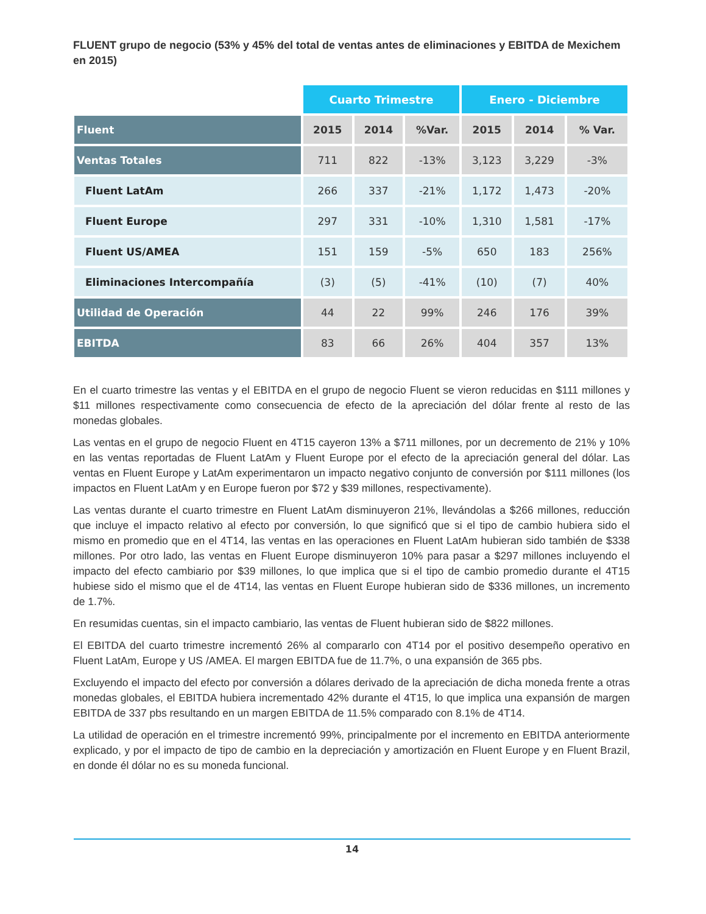FLUENT grupo de negocio (53% y 45% del total de ventas antes de eliminaciones y EBITDA de Mexichem en 2015)
| | Cuarto Trimestre | | | Enero - Diciembre | | |
| Fluent | 2015 | 2014 | %Var. | 2015 | 2014 | % Var. |
| Ventas Totales | 711 | 822 | -13% | 3,123 | 3,229 | -3% |
| Fluent LatAm | 266 | 337 | -21% | 1,172 | 1,473 | -20% |
| Fluent Europe | 297 | 331 | -10% | 1,310 | 1,581 | -17% |
| Fluent US/AMEA | 151 | 159 | -5% | 650 | 183 | 256% |
| Eliminaciones Intercompañía | (3) | (5) | -41% | (10) | (7) | 40% |
| Utilidad de Operación | 44 | 22 | 99% | 246 | 176 | 39% |
| EBITDA | 83 | 66 | 26% | 404 | 357 | 13% |
En el cuarto trimestre las ventas y el EBITDA en el grupo de negocio Fluent se vieron reducidas en $111 millones y $11 millones respectivamente como consecuencia de efecto de la apreciación del dólar frente al resto de las monedas globales.
Las ventas en el grupo de negocio Fluent en 4T15 cayeron 13% a $711 millones, por un decremento de 21% y 10% en las ventas reportadas de Fluent LatAm y Fluent Europe por el efecto de la apreciación general del dólar. Las ventas en Fluent Europe y LatAm experimentaron un impacto negativo conjunto de conversión por $111 millones (los impactos en Fluent LatAm y en Europe fueron por $72 y $39 millones, respectivamente).
Las ventas durante el cuarto trimestre en Fluent LatAm disminuyeron 21%, llevándolas a $266 millones, reducción que incluye el impacto relativo al efecto por conversión, lo que significó que si el tipo de cambio hubiera sido el mismo en promedio que en el 4T14, las ventas en las operaciones en Fluent LatAm hubieran sido también de $338 millones. Por otro lado, las ventas en Fluent Europe disminuyeron 10% para pasar a $297 millones incluyendo el impacto del efecto cambiario por $39 millones, lo que implica que si el tipo de cambio promedio durante el 4T15 hubiese sido el mismo que el de 4T14, las ventas en Fluent Europe hubieran sido de $336 millones, un incremento de 1.7%.
En resumidas cuentas, sin el impacto cambiario, las ventas de Fluent hubieran sido de $822 millones.
El EBITDA del cuarto trimestre incrementó 26% al compararlo con 4T14 por el positivo desempeño operativo en Fluent LatAm, Europe y US /AMEA. El margen EBITDA fue de 11.7%, o una expansión de 365 pbs.
Excluyendo el impacto del efecto por conversión a dólares derivado de la apreciación de dicha moneda frente a otras monedas globales, el EBITDA hubiera incrementado 42% durante el 4T15, lo que implica una expansión de margen EBITDA de 337 pbs resultando en un margen EBITDA de 11.5% comparado con 8.1% de 4T14.
La utilidad de operación en el trimestre incrementó 99%, principalmente por el incremento en EBITDA anteriormente explicado, y por el impacto de tipo de cambio en la depreciación y amortización en Fluent Europe y en Fluent Brazil, en donde él dólar no es su moneda funcional.
14